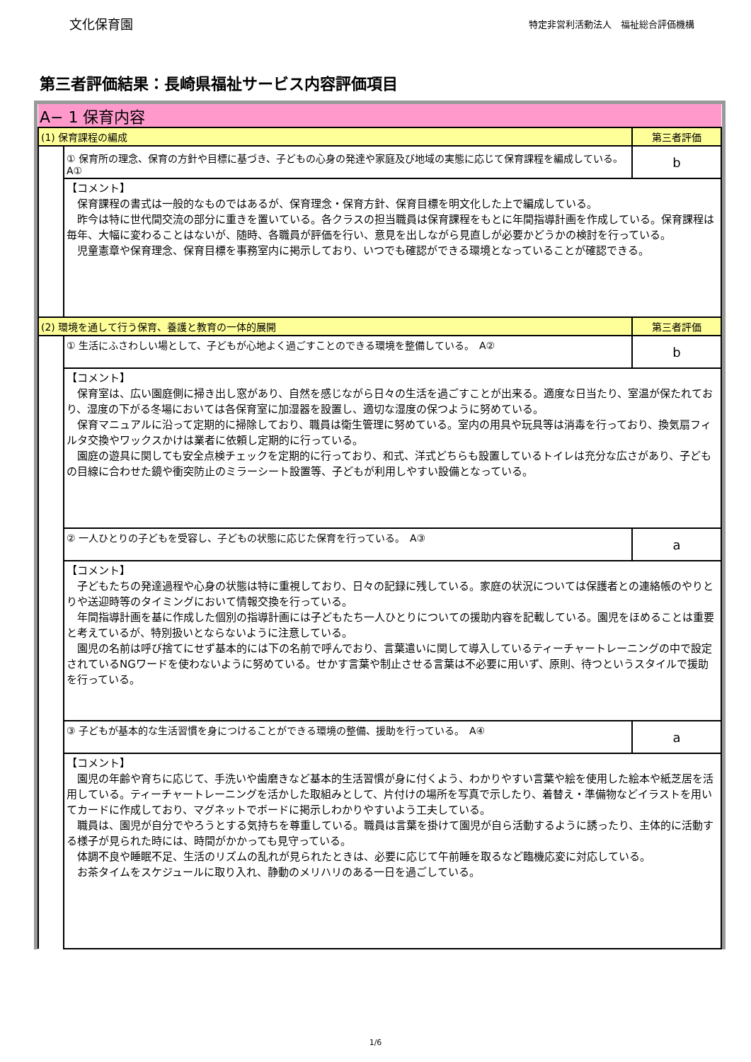文化保育園
特定非営利活動法人　福祉総合評価機構
第三者評価結果：長崎県福祉サービス内容評価項目
| A− 1 保育内容 | | |
| (1) 保育課程の編成 | | 第三者評価 |
| | ① 保育所の理念、保育の方針や目標に基づき、子どもの心身の発達や家庭及び地域の実態に応じて保育課程を編成している。 A① | b |
| | 【コメント】 保育課程の書式は一般的なものではあるが、保育理念・保育方針、保育目標を明文化した上で編成している。 昨今は特に世代間交流の部分に重きを置いている。各クラスの担当職員は保育課程をもとに年間指導計画を作成している。保育課程は毎年、大幅に変わることはないが、随時、各職員が評価を行い、意見を出しながら見直しが必要かどうかの検討を行っている。 児童憲章や保育理念、保育目標を事務室内に掲示しており、いつでも確認ができる環境となっていることが確認できる。 | |
| (2) 環境を通して行う保育、養護と教育の一体的展開 | | 第三者評価 |
| | ① 生活にふさわしい場として、子どもが心地よく過ごすことのできる環境を整備している。 A② | b |
| | 【コメント】 保育室は、広い園庭側に掃き出し窓があり、自然を感じながら日々の生活を過ごすことが出来る。適度な日当たり、室温が保たれており、湿度の下がる冬場においては各保育室に加湿器を設置し、適切な湿度の保つように努めている。 保育マニュアルに沿って定期的に掃除しており、職員は衛生管理に努めている。室内の用具や玩具等は消毒を行っており、換気扇フィルタ交換やワックスかけは業者に依頼し定期的に行っている。 園庭の遊具に関しても安全点検チェックを定期的に行っており、和式、洋式どちらも設置しているトイレは充分な広さがあり、子どもの目線に合わせた鏡や衝突防止のミラーシート設置等、子どもが利用しやすい設備となっている。 | |
| | ② 一人ひとりの子どもを受容し、子どもの状態に応じた保育を行っている。 A③ | a |
| | 【コメント】 子どもたちの発達過程や心身の状態は特に重視しており、日々の記録に残している。家庭の状況については保護者との連絡帳のやりとりや送迎時等のタイミングにおいて情報交換を行っている。 年間指導計画を基に作成した個別の指導計画には子どもたち一人ひとりについての援助内容を記載している。園児をほめることは重要と考えているが、特別扱いとならないように注意している。 園児の名前は呼び捨てにせず基本的には下の名前で呼んでおり、言葉遣いに関して導入しているティーチャートレーニングの中で設定されているNGワードを使わないように努めている。せかす言葉や制止させる言葉は不必要に用いず、原則、待つというスタイルで援助を行っている。 | |
| | ③ 子どもが基本的な生活習慣を身につけることができる環境の整備、援助を行っている。 A④ | a |
| | 【コメント】 園児の年齢や育ちに応じて、手洗いや歯磨きなど基本的生活習慣が身に付くよう、わかりやすい言葉や絵を使用した絵本や紙芝居を活用している。ティーチャートレーニングを活かした取組みとして、片付けの場所を写真で示したり、着替え・準備物などイラストを用いてカードに作成しており、マグネットでボードに掲示しわかりやすいよう工夫している。 職員は、園児が自分でやろうとする気持ちを尊重している。職員は言葉を掛けて園児が自ら活動するように誘ったり、主体的に活動する様子が見られた時には、時間がかかっても見守っている。 体調不良や睡眠不足、生活のリズムの乱れが見られたときは、必要に応じて午前睡を取るなど臨機応変に対応している。 お茶タイムをスケジュールに取り入れ、静動のメリハリのある一日を過ごしている。 | |
1/6